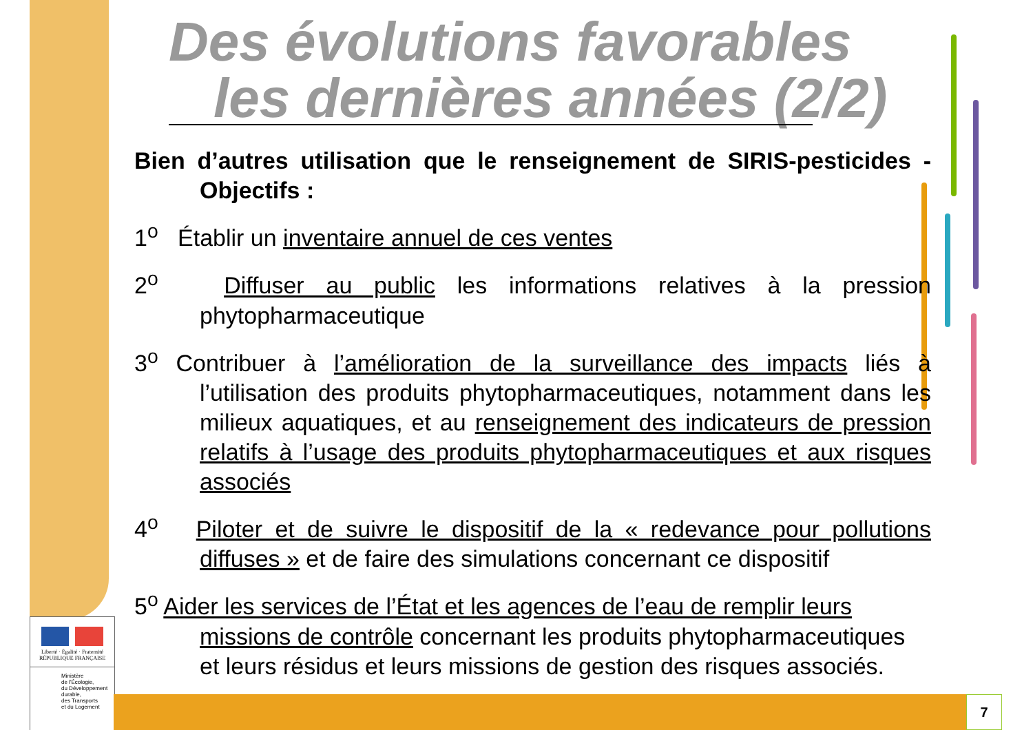Des évolutions favorables
les dernières années (2/2)
Bien d’autres utilisation que le renseignement de SIRIS-pesticides - Objectifs :
1<sup>o</sup> Établir un inventaire annuel de ces ventes
2<sup>o</sup> Diffuser au public les informations relatives à la pression phytopharmaceutique
3<sup>o</sup> Contribuer à l’amélioration de la surveillance des impacts liés à l’utilisation des produits phytopharmaceutiques, notamment dans les milieux aquatiques, et au renseignement des indicateurs de pression relatifs à l’usage des produits phytopharmaceutiques et aux risques associés
4<sup>o</sup> Piloter et de suivre le dispositif de la « redevance pour pollutions diffuses » et de faire des simulations concernant ce dispositif
5<sup>o</sup> Aider les services de l’État et les agences de l’eau de remplir leurs missions de contrôle concernant les produits phytopharmaceutiques et leurs résidus et leurs missions de gestion des risques associés.
Liberté · Égalité · Fraternité
RÉPUBLIQUE FRANÇAISE
Ministère
de l'Écologie,
du Développement
durable,
des Transports
et du Logement
7